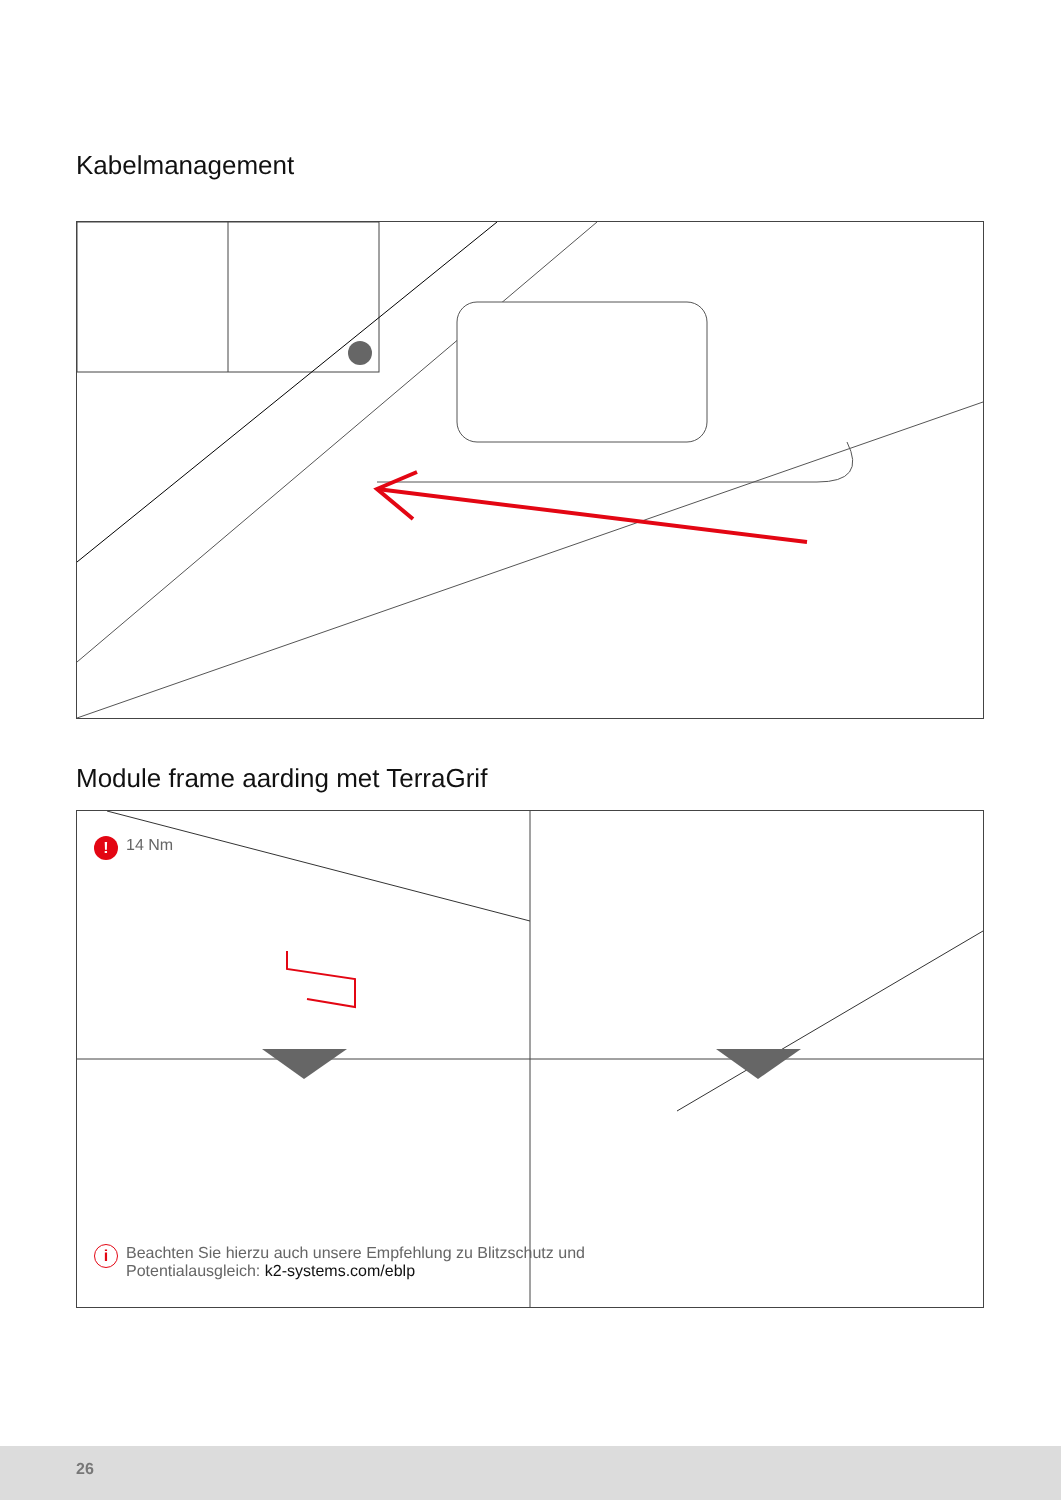Kabelmanagement
Module frame aarding met TerraGrif
! 14 Nm
i Beachten Sie hierzu auch unsere Empfehlung zu Blitzschutz und
Potentialausgleich: k2-systems.com/eblp
26